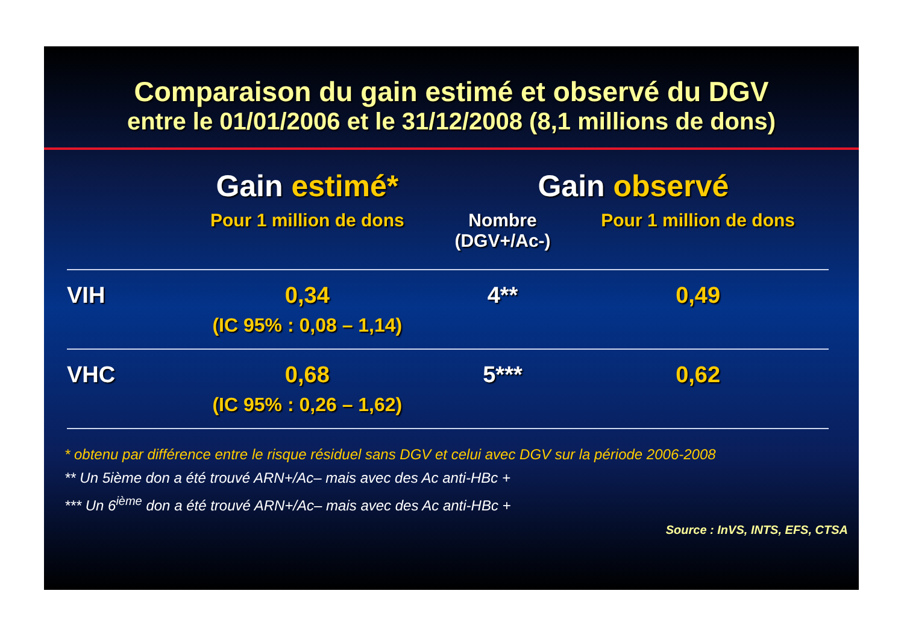Comparaison du gain estimé et observé du DGV
entre le 01/01/2006 et le 31/12/2008 (8,1 millions de dons)
| | Gain estimé* | Gain observé | |
| --- | --- | --- | --- |
| | Pour 1 million de dons | Nombre (DGV+/Ac-) | Pour 1 million de dons |
| VIH | 0,34 (IC 95% : 0,08 – 1,14) | 4** | 0,49 |
| VHC | 0,68 (IC 95% : 0,26 – 1,62) | 5*** | 0,62 |
* obtenu par différence entre le risque résiduel sans DGV et celui avec DGV sur la période 2006-2008
** Un 5ième don a été trouvé ARN+/Ac– mais avec des Ac anti-HBc +
*** Un 6<sup>ième</sup> don a été trouvé ARN+/Ac– mais avec des Ac anti-HBc +
Source : InVS, INTS, EFS, CTSA